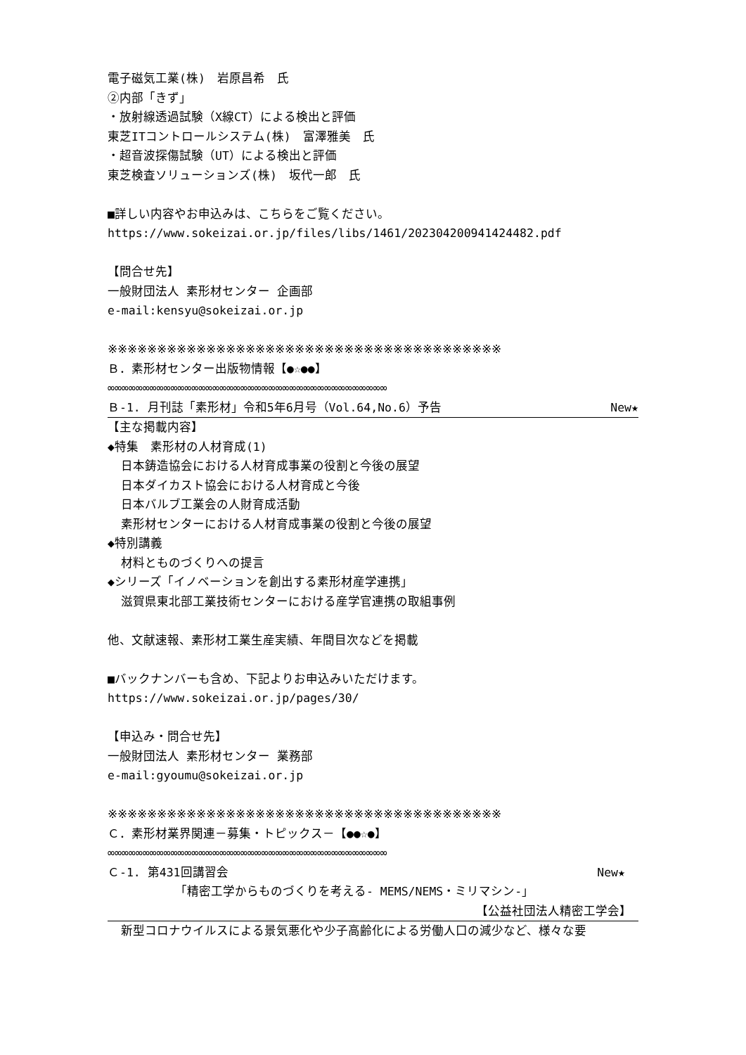電子磁気工業(株)　岩原昌希　氏
②内部「きず」
・放射線透過試験（X線CT）による検出と評価
東芝ITコントロールシステム(株)　富澤雅美　氏
・超音波探傷試験（UT）による検出と評価
東芝検査ソリューションズ(株)　坂代一郎　氏
■詳しい内容やお申込みは、こちらをご覧ください。
https://www.sokeizai.or.jp/files/libs/1461/202304200941424482.pdf
【問合せ先】
一般財団法人 素形材センター 企画部
e-mail:kensyu@sokeizai.or.jp
※※※※※※※※※※※※※※※※※※※※※※※※※※※※※※※※※※※※※※※※
Ｂ．素形材センター出版物情報【●☆●●】
∞∞∞∞∞∞∞∞∞∞∞∞∞∞∞∞∞∞∞∞∞∞∞∞∞∞∞∞∞∞∞∞∞∞∞∞∞∞∞∞
Ｂ-1. 月刊誌「素形材」令和5年6月号（Vol.64,No.6）予告 New★
【主な掲載内容】
◆特集　素形材の人材育成(1)
日本鋳造協会における人材育成事業の役割と今後の展望
日本ダイカスト協会における人材育成と今後
日本バルブ工業会の人財育成活動
素形材センターにおける人材育成事業の役割と今後の展望
◆特別講義
材料とものづくりへの提言
◆シリーズ「イノベーションを創出する素形材産学連携」
滋賀県東北部工業技術センターにおける産学官連携の取組事例
他、文献速報、素形材工業生産実績、年間目次などを掲載
■バックナンバーも含め、下記よりお申込みいただけます。
https://www.sokeizai.or.jp/pages/30/
【申込み・問合せ先】
一般財団法人 素形材センター 業務部
e-mail:gyoumu@sokeizai.or.jp
※※※※※※※※※※※※※※※※※※※※※※※※※※※※※※※※※※※※※※※※
Ｃ．素形材業界関連－募集・トピックス－【●●☆●】
∞∞∞∞∞∞∞∞∞∞∞∞∞∞∞∞∞∞∞∞∞∞∞∞∞∞∞∞∞∞∞∞∞∞∞∞∞∞∞∞
Ｃ-1. 第431回講習会 New★
「精密工学からものづくりを考える- MEMS/NEMS・ミリマシン-」
【公益社団法人精密工学会】
新型コロナウイルスによる景気悪化や少子高齢化による労働人口の減少など、様々な要